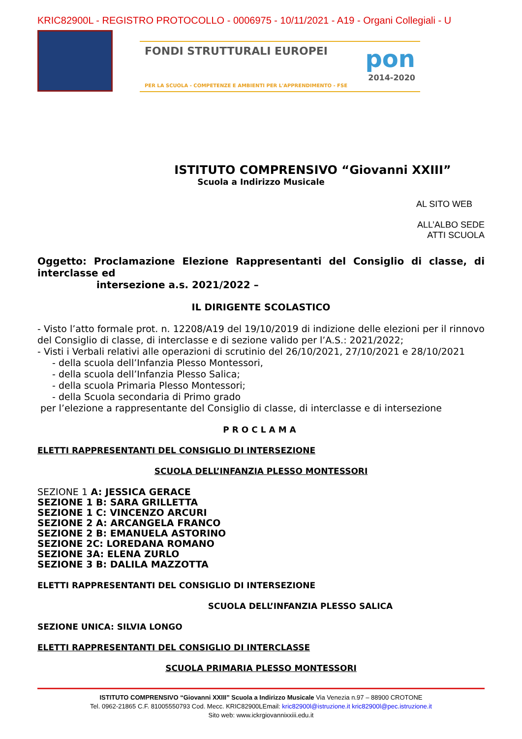KRIC82900L - REGISTRO PROTOCOLLO - 0006975 - 10/11/2021 - A19 - Organi Collegiali - U
FONDI STRUTTURALI EUROPEI pon
2014-2020
PER LA SCUOLA - COMPETENZE E AMBIENTI PER L'APPRENDIMENTO - FSE
ISTITUTO COMPRENSIVO “Giovanni XXIII”
Scuola a Indirizzo Musicale
AL SITO WEB
ALL’ALBO SEDE
ATTI SCUOLA
Oggetto: Proclamazione Elezione Rappresentanti del Consiglio di classe, di interclasse ed
intersezione a.s. 2021/2022 –
IL DIRIGENTE SCOLASTICO
- Visto l’atto formale prot. n. 12208/A19 del 19/10/2019 di indizione delle elezioni per il rinnovo del Consiglio di classe, di interclasse e di sezione valido per l’A.S.: 2021/2022;
- Visti i Verbali relativi alle operazioni di scrutinio del 26/10/2021, 27/10/2021 e 28/10/2021
- della scuola dell’Infanzia Plesso Montessori,
- della scuola dell’Infanzia Plesso Salica;
- della scuola Primaria Plesso Montessori;
- della Scuola secondaria di Primo grado
per l’elezione a rappresentante del Consiglio di classe, di interclasse e di intersezione
PROCLAMA
ELETTI RAPPRESENTANTI DEL CONSIGLIO DI INTERSEZIONE
SCUOLA DELL’INFANZIA PLESSO MONTESSORI
SEZIONE 1 A: JESSICA GERACE
SEZIONE 1 B: SARA GRILLETTA
SEZIONE 1 C: VINCENZO ARCURI
SEZIONE 2 A: ARCANGELA FRANCO
SEZIONE 2 B: EMANUELA ASTORINO
SEZIONE 2C: LOREDANA ROMANO
SEZIONE 3A: ELENA ZURLO
SEZIONE 3 B: DALILA MAZZOTTA
ELETTI RAPPRESENTANTI DEL CONSIGLIO DI INTERSEZIONE
SCUOLA DELL’INFANZIA PLESSO SALICA
SEZIONE UNICA: SILVIA LONGO
ELETTI RAPPRESENTANTI DEL CONSIGLIO DI INTERCLASSE
SCUOLA PRIMARIA PLESSO MONTESSORI
ISTITUTO COMPRENSIVO “Giovanni XXIII” Scuola a Indirizzo Musicale Via Venezia n.97 – 88900 CROTONE
Tel. 0962-21865 C.F. 81005550793 Cod. Mecc. KRIC82900LEmail: kric82900l@istruzione.it kric82900l@pec.istruzione.it
Sito web: www.ickrgiovannixxiii.edu.it